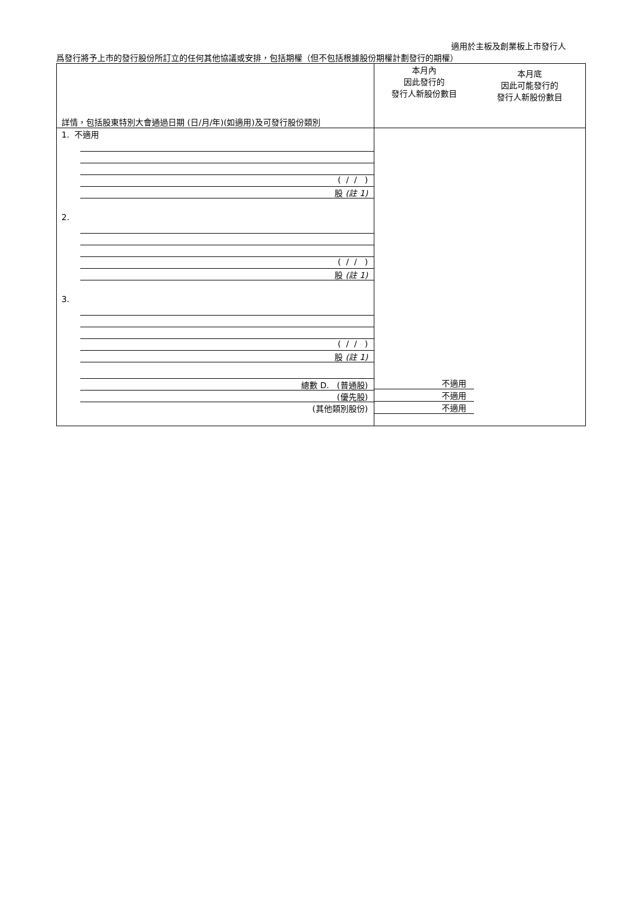適用於主板及創業板上市發行人
爲發行將予上市的發行股份所訂立的任何其他協議或安排，包括期權（但不包括根據股份期權計劃發行的期權）
| 詳情，包括股東特別大會通過日期 (日/月/年)(如適用)及可發行股份類別 | 本月內 因此發行的 發行人新股份數目 本月底 因此可能發行的 發行人新股份數目 |
| 1. 不適用 ( / / ) 股 (註 1) 2. ( / / ) 股 (註 1) 3. ( / / ) 股 (註 1) 總數 D. (普通股) (優先股) (其他類別股份) | 不適用 不適用 不適用 |